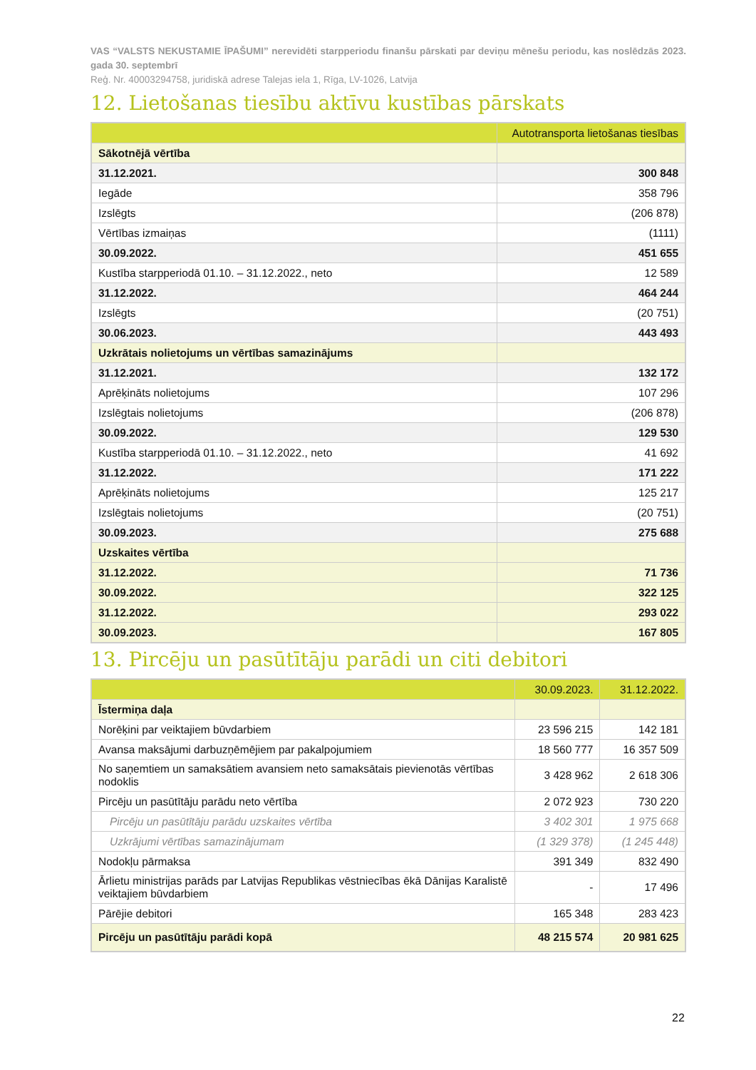VAS “VALSTS NEKUSTAMIE ĪPAŠUMI” nerevidēti starpperiodu finanšu pārskati par deviņu mēnešu periodu, kas noslēdzās 2023. gada 30. septembrī
Reģ. Nr. 40003294758, juridiskā adrese Talejas iela 1, Rīga, LV-1026, Latvija
12. Lietošanas tiesību aktīvu kustības pārskats
| | Autotransporta lietošanas tiesības |
| --- | --- |
| Sākotnējā vērtība | |
| 31.12.2021. | 300 848 |
| Iegāde | 358 796 |
| Izslēgts | (206 878) |
| Vērtības izmaiņas | (1111) |
| 30.09.2022. | 451 655 |
| Kustība starpperiodā 01.10. – 31.12.2022., neto | 12 589 |
| 31.12.2022. | 464 244 |
| Izslēgts | (20 751) |
| 30.06.2023. | 443 493 |
| Uzkrātais nolietojums un vērtības samazinājums | |
| 31.12.2021. | 132 172 |
| Aprēķināts nolietojums | 107 296 |
| Izslēgtais nolietojums | (206 878) |
| 30.09.2022. | 129 530 |
| Kustība starpperiodā 01.10. – 31.12.2022., neto | 41 692 |
| 31.12.2022. | 171 222 |
| Aprēķināts nolietojums | 125 217 |
| Izslēgtais nolietojums | (20 751) |
| 30.09.2023. | 275 688 |
| Uzskaites vērtība | |
| 31.12.2022. | 71 736 |
| 30.09.2022. | 322 125 |
| 31.12.2022. | 293 022 |
| 30.09.2023. | 167 805 |
13. Pircēju un pasūtītāju parādi un citi debitori
| | 30.09.2023. | 31.12.2022. |
| --- | --- | --- |
| Īstermiņa daļa | | |
| Norēķini par veiktajiem būvdarbiem | 23 596 215 | 142 181 |
| Avansa maksājumi darbuzņēmējiem par pakalpojumiem | 18 560 777 | 16 357 509 |
| No saņemtiem un samaksātiem avansiem neto samaksātais pievienotās vērtības nodoklis | 3 428 962 | 2 618 306 |
| Pircēju un pasūtītāju parādu neto vērtība | 2 072 923 | 730 220 |
| Pircēju un pasūtītāju parādu uzskaites vērtība | 3 402 301 | 1 975 668 |
| Uzkrājumi vērtības samazinājumam | (1 329 378) | (1 245 448) |
| Nodokļu pārmaksa | 391 349 | 832 490 |
| Ārlietu ministrijas parāds par Latvijas Republikas vēstniecības ēkā Dānijas Karalistē veiktajiem būvdarbiem | - | 17 496 |
| Pārējie debitori | 165 348 | 283 423 |
| Pircēju un pasūtītāju parādi kopā | 48 215 574 | 20 981 625 |
22